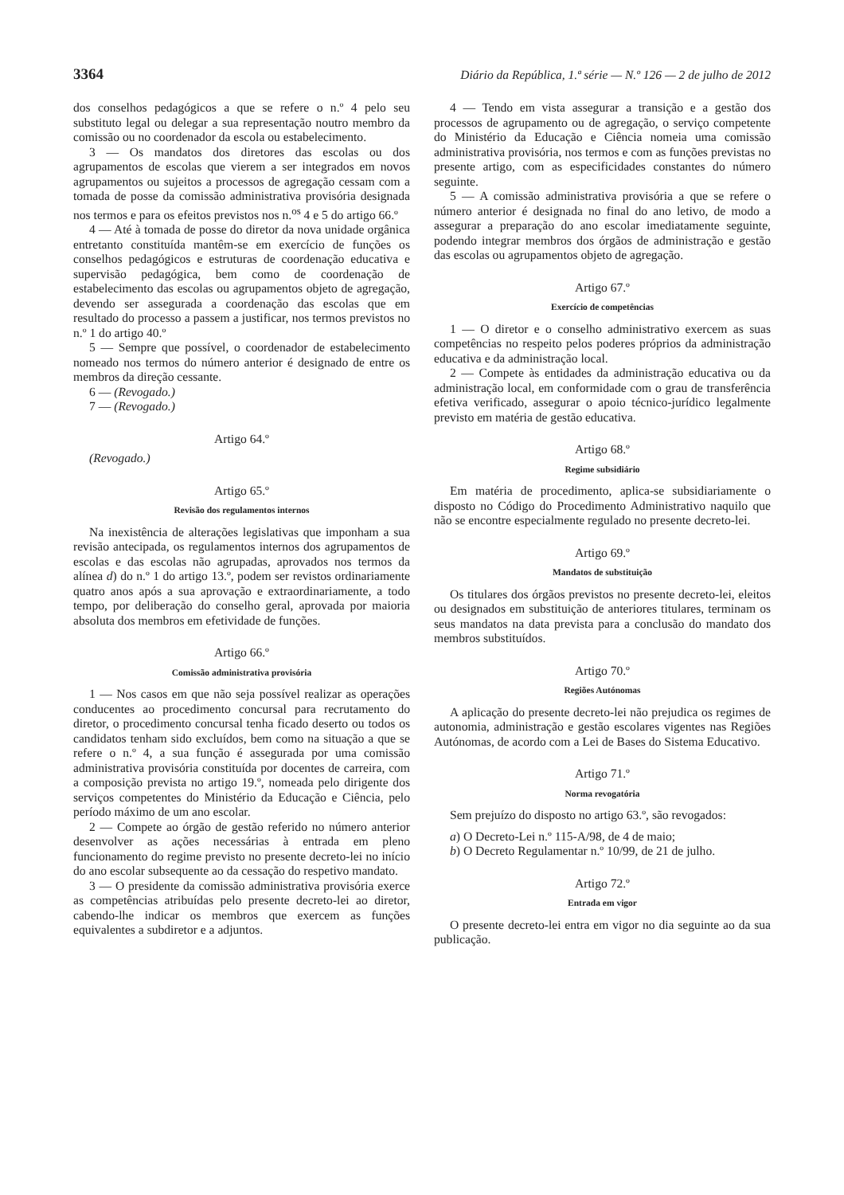3364 Diário da República, 1.ª série — N.º 126 — 2 de julho de 2012
dos conselhos pedagógicos a que se refere o n.º 4 pelo seu substituto legal ou delegar a sua representação noutro membro da comissão ou no coordenador da escola ou estabelecimento.
3 — Os mandatos dos diretores das escolas ou dos agrupamentos de escolas que vierem a ser integrados em novos agrupamentos ou sujeitos a processos de agregação cessam com a tomada de posse da comissão administrativa provisória designada nos termos e para os efeitos previstos nos n.<sup>os</sup> 4 e 5 do artigo 66.º
4 — Até à tomada de posse do diretor da nova unidade orgânica entretanto constituída mantêm-se em exercício de funções os conselhos pedagógicos e estruturas de coordenação educativa e supervisão pedagógica, bem como de coordenação de estabelecimento das escolas ou agrupamentos objeto de agregação, devendo ser assegurada a coordenação das escolas que em resultado do processo a passem a justificar, nos termos previstos no n.º 1 do artigo 40.º
5 — Sempre que possível, o coordenador de estabelecimento nomeado nos termos do número anterior é designado de entre os membros da direção cessante.
6 — (Revogado.)
7 — (Revogado.)
Artigo 64.º
(Revogado.)
Artigo 65.º
Revisão dos regulamentos internos
Na inexistência de alterações legislativas que imponham a sua revisão antecipada, os regulamentos internos dos agrupamentos de escolas e das escolas não agrupadas, aprovados nos termos da alínea d) do n.º 1 do artigo 13.º, podem ser revistos ordinariamente quatro anos após a sua aprovação e extraordinariamente, a todo tempo, por deliberação do conselho geral, aprovada por maioria absoluta dos membros em efetividade de funções.
Artigo 66.º
Comissão administrativa provisória
1 — Nos casos em que não seja possível realizar as operações conducentes ao procedimento concursal para recrutamento do diretor, o procedimento concursal tenha ficado deserto ou todos os candidatos tenham sido excluídos, bem como na situação a que se refere o n.º 4, a sua função é assegurada por uma comissão administrativa provisória constituída por docentes de carreira, com a composição prevista no artigo 19.º, nomeada pelo dirigente dos serviços competentes do Ministério da Educação e Ciência, pelo período máximo de um ano escolar.
2 — Compete ao órgão de gestão referido no número anterior desenvolver as ações necessárias à entrada em pleno funcionamento do regime previsto no presente decreto-lei no início do ano escolar subsequente ao da cessação do respetivo mandato.
3 — O presidente da comissão administrativa provisória exerce as competências atribuídas pelo presente decreto-lei ao diretor, cabendo-lhe indicar os membros que exercem as funções equivalentes a subdiretor e a adjuntos.
4 — Tendo em vista assegurar a transição e a gestão dos processos de agrupamento ou de agregação, o serviço competente do Ministério da Educação e Ciência nomeia uma comissão administrativa provisória, nos termos e com as funções previstas no presente artigo, com as especificidades constantes do número seguinte.
5 — A comissão administrativa provisória a que se refere o número anterior é designada no final do ano letivo, de modo a assegurar a preparação do ano escolar imediatamente seguinte, podendo integrar membros dos órgãos de administração e gestão das escolas ou agrupamentos objeto de agregação.
Artigo 67.º
Exercício de competências
1 — O diretor e o conselho administrativo exercem as suas competências no respeito pelos poderes próprios da administração educativa e da administração local.
2 — Compete às entidades da administração educativa ou da administração local, em conformidade com o grau de transferência efetiva verificado, assegurar o apoio técnico-jurídico legalmente previsto em matéria de gestão educativa.
Artigo 68.º
Regime subsidiário
Em matéria de procedimento, aplica-se subsidiariamente o disposto no Código do Procedimento Administrativo naquilo que não se encontre especialmente regulado no presente decreto-lei.
Artigo 69.º
Mandatos de substituição
Os titulares dos órgãos previstos no presente decreto-lei, eleitos ou designados em substituição de anteriores titulares, terminam os seus mandatos na data prevista para a conclusão do mandato dos membros substituídos.
Artigo 70.º
Regiões Autónomas
A aplicação do presente decreto-lei não prejudica os regimes de autonomia, administração e gestão escolares vigentes nas Regiões Autónomas, de acordo com a Lei de Bases do Sistema Educativo.
Artigo 71.º
Norma revogatória
Sem prejuízo do disposto no artigo 63.º, são revogados:
a) O Decreto-Lei n.º 115-A/98, de 4 de maio;
b) O Decreto Regulamentar n.º 10/99, de 21 de julho.
Artigo 72.º
Entrada em vigor
O presente decreto-lei entra em vigor no dia seguinte ao da sua publicação.